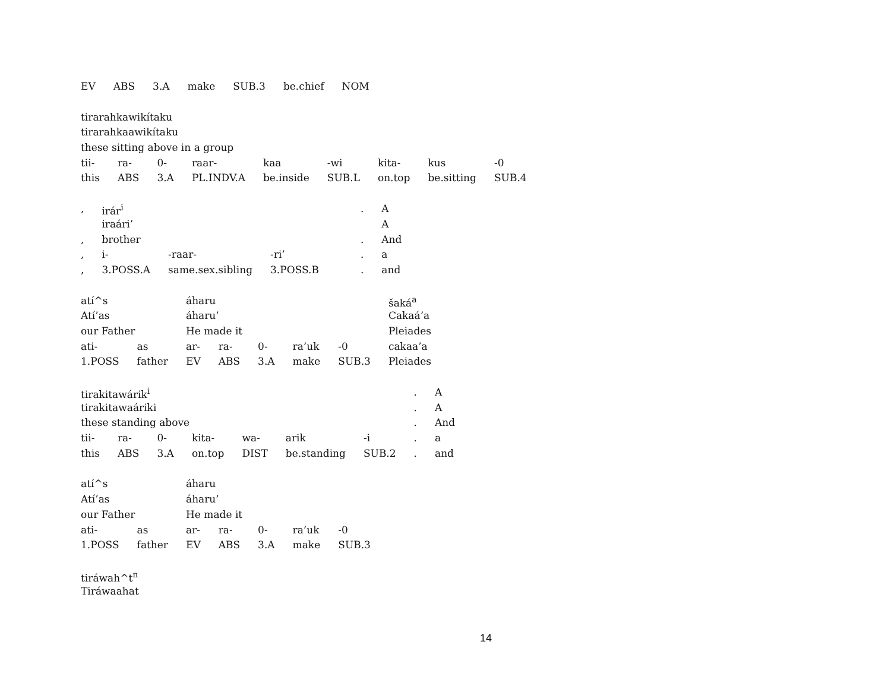| EV | ABS | 3.A | make | SUB.3 | be.chief | NOM |
| tirarahkawikítaku | | | | | | | | |
| tirarahkaawikítaku | | | | | | | | |
| these sitting above in a group | | | | | | | | |
| tii- | ra- | 0- | raar- | kaa | -wi | kita- | kus | -0 |
| this | ABS | 3.A | PL.INDV.A | be.inside | SUB.L | on.top | be.sitting | SUB.4 |
| , | irár<sup>i</sup> | | | . | A |
| | iraári’ | | | | A |
| , | brother | | | . | And |
| , | i- | -raar- | -ri’ | . | a |
| , | 3.POSS.A | same.sex.sibling | 3.POSS.B | . | and |
| atí^s | | áharu | | | | | šaká<sup>a</sup> |
| Atí’as | | áharu’ | | | | | Cakaá’a |
| our Father | | He made it | | | | | Pleiades |
| ati- | as | ar- | ra- | 0- | ra’uk | -0 | cakaa’a |
| 1.POSS | father | EV | ABS | 3.A | make | SUB.3 | Pleiades |
| tirakitawárik<sup>i</sup> | | | | | | | . | A |
| tirakitawaáriki | | | | | | | . | A |
| these standing above | | | | | | | . | And |
| tii- | ra- | 0- | kita- | wa- | arik | -i | . | a |
| this | ABS | 3.A | on.top | DIST | be.standing | SUB.2 | . | and |
| atí^s | | áharu | | | | |
| Atí’as | | áharu’ | | | | |
| our Father | | He made it | | | | |
| ati- | as | ar- | ra- | 0- | ra’uk | -0 |
| 1.POSS | father | EV | ABS | 3.A | make | SUB.3 |
| tiráwah^t<sup>n</sup> |
| Tiráwaahat |
14